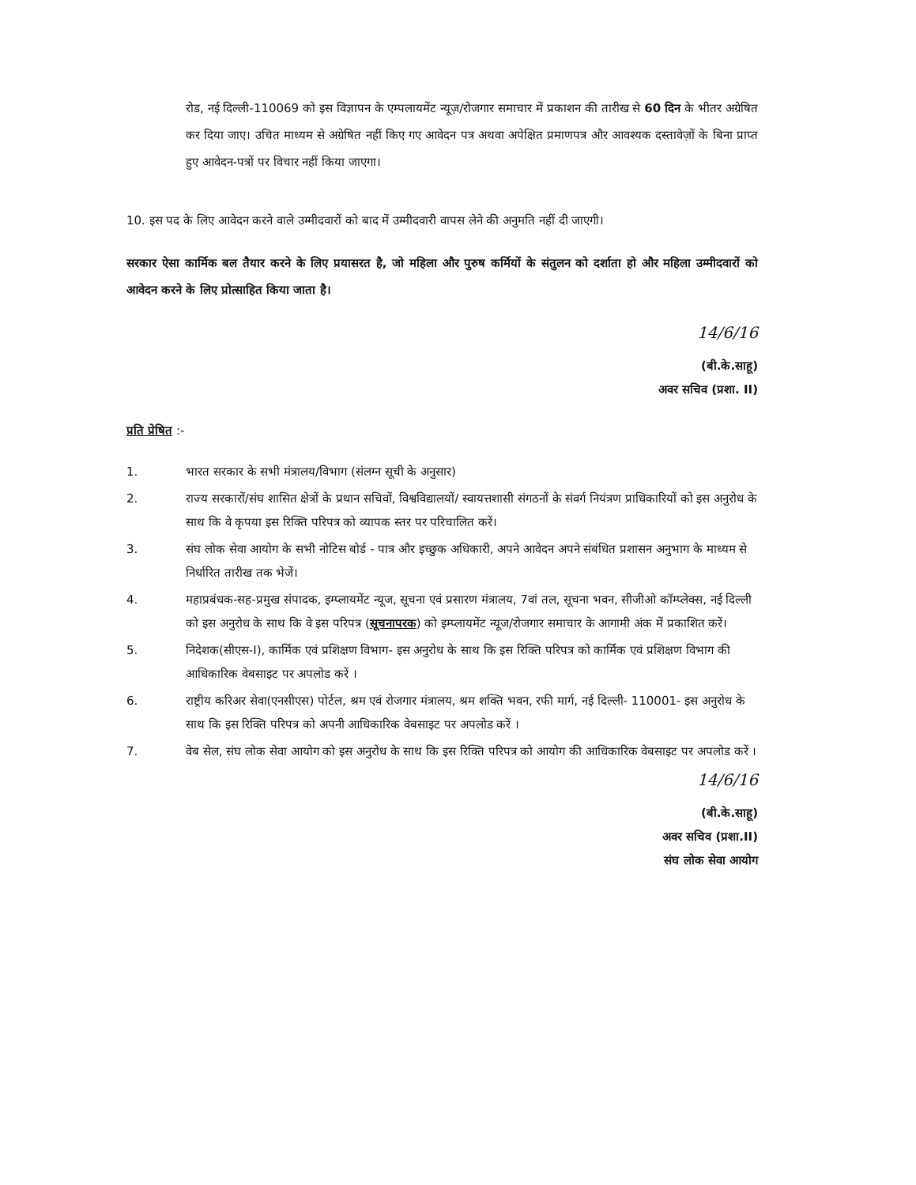रोड, नई दिल्ली-110069 को इस विज्ञापन के एम्पलायमेंट न्यूज़/रोजगार समाचार में प्रकाशन की तारीख से 60 दिन के भीतर अग्रेषित कर दिया जाए। उचित माध्यम से अग्रेषित नहीं किए गए आवेदन पत्र अथवा अपेक्षित प्रमाणपत्र और आवश्यक दस्तावेज़ों के बिना प्राप्त हुए आवेदन-पत्रों पर विचार नहीं किया जाएगा।
10. इस पद के लिए आवेदन करने वाले उम्मीदवारों को बाद में उम्मीदवारी वापस लेने की अनुमति नहीं दी जाएगी।
सरकार ऐसा कार्मिक बल तैयार करने के लिए प्रयासरत है, जो महिला और पुरुष कर्मियों के संतुलन को दर्शाता हो और महिला उम्मीदवारों को आवेदन करने के लिए प्रोत्साहित किया जाता है।
14/6/16
(बी.के.साहू)
अवर सचिव (प्रशा. II)
प्रति प्रेषित :-
1. भारत सरकार के सभी मंत्रालय/विभाग (संलग्न सूची के अनुसार)
2. राज्य सरकारों/संघ शासित क्षेत्रों के प्रधान सचिवों, विश्वविद्यालयों/ स्वायत्तशासी संगठनों के संवर्ग नियंत्रण प्राधिकारियों को इस अनुरोध के साथ कि वे कृपया इस रिक्ति परिपत्र को व्यापक स्तर पर परिचालित करें।
3. संघ लोक सेवा आयोग के सभी नोटिस बोर्ड - पात्र और इच्छुक अधिकारी, अपने आवेदन अपने संबंधित प्रशासन अनुभाग के माध्यम से निर्धारित तारीख तक भेजें।
4. महाप्रबंधक-सह-प्रमुख संपादक, इम्प्लायमेंट न्यूज, सूचना एवं प्रसारण मंत्रालय, 7वां तल, सूचना भवन, सीजीओ कॉम्प्लेक्स, नई दिल्ली को इस अनुरोध के साथ कि वे इस परिपत्र (सूचनापरक) को इम्प्लायमेंट न्यूज/रोजगार समाचार के आगामी अंक में प्रकाशित करें।
5. निदेशक(सीएस-I), कार्मिक एवं प्रशिक्षण विभाग- इस अनुरोध के साथ कि इस रिक्ति परिपत्र को कार्मिक एवं प्रशिक्षण विभाग की आधिकारिक वेबसाइट पर अपलोड करें ।
6. राष्ट्रीय करिअर सेवा(एनसीएस) पोर्टल, श्रम एवं रोजगार मंत्रालय, श्रम शक्ति भवन, रफी मार्ग, नई दिल्ली- 110001- इस अनुरोध के साथ कि इस रिक्ति परिपत्र को अपनी आधिकारिक वेबसाइट पर अपलोड करें ।
7. वेब सेल, संघ लोक सेवा आयोग को इस अनुरोध के साथ कि इस रिक्ति परिपत्र को आयोग की आधिकारिक वेबसाइट पर अपलोड करें ।
14/6/16
(बी.के.साहू)
अवर सचिव (प्रशा.II)
संघ लोक सेवा आयोग